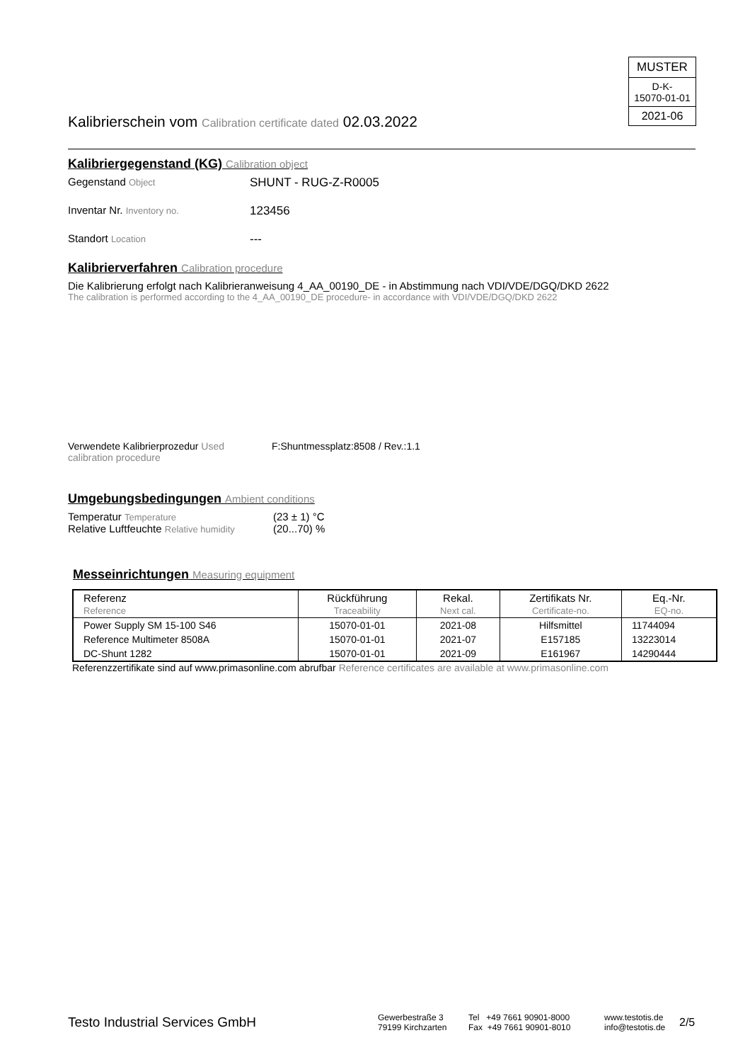MUSTER
D-K-
15070-01-01
2021-06
Kalibrierschein vom Calibration certificate dated 02.03.2022
Kalibriergegenstand (KG) Calibration object
Gegenstand Object
SHUNT - RUG-Z-R0005
Inventar Nr. Inventory no.
123456
Standort Location
---
Kalibrierverfahren Calibration procedure
Die Kalibrierung erfolgt nach Kalibrieranweisung 4_AA_00190_DE - in Abstimmung nach VDI/VDE/DGQ/DKD 2622
The calibration is performed according to the 4_AA_00190_DE procedure- in accordance with VDI/VDE/DGQ/DKD 2622
Verwendete Kalibrierprozedur Used calibration procedure
F:Shuntmessplatz:8508 / Rev.:1.1
Umgebungsbedingungen Ambient conditions
Temperatur Temperature
(23 ± 1) °C
Relative Luftfeuchte Relative humidity
(20...70) %
Messeinrichtungen Measuring equipment
| Referenz Reference | Rückführung Traceability | Rekal. Next cal. | Zertifikats Nr. Certificate-no. | Eq.-Nr. EQ-no. |
| --- | --- | --- | --- | --- |
| Power Supply SM 15-100 S46 | 15070-01-01 | 2021-08 | Hilfsmittel | 11744094 |
| Reference Multimeter 8508A | 15070-01-01 | 2021-07 | E157185 | 13223014 |
| DC-Shunt 1282 | 15070-01-01 | 2021-09 | E161967 | 14290444 |
Referenzzertifikate sind auf www.primasonline.com abrufbar Reference certificates are available at www.primasonline.com
Testo Industrial Services GmbH
Gewerbestraße 3
79199 Kirchzarten
Tel +49 7661 90901-8000
Fax +49 7661 90901-8010
www.testotis.de
info@testotis.de
2/5